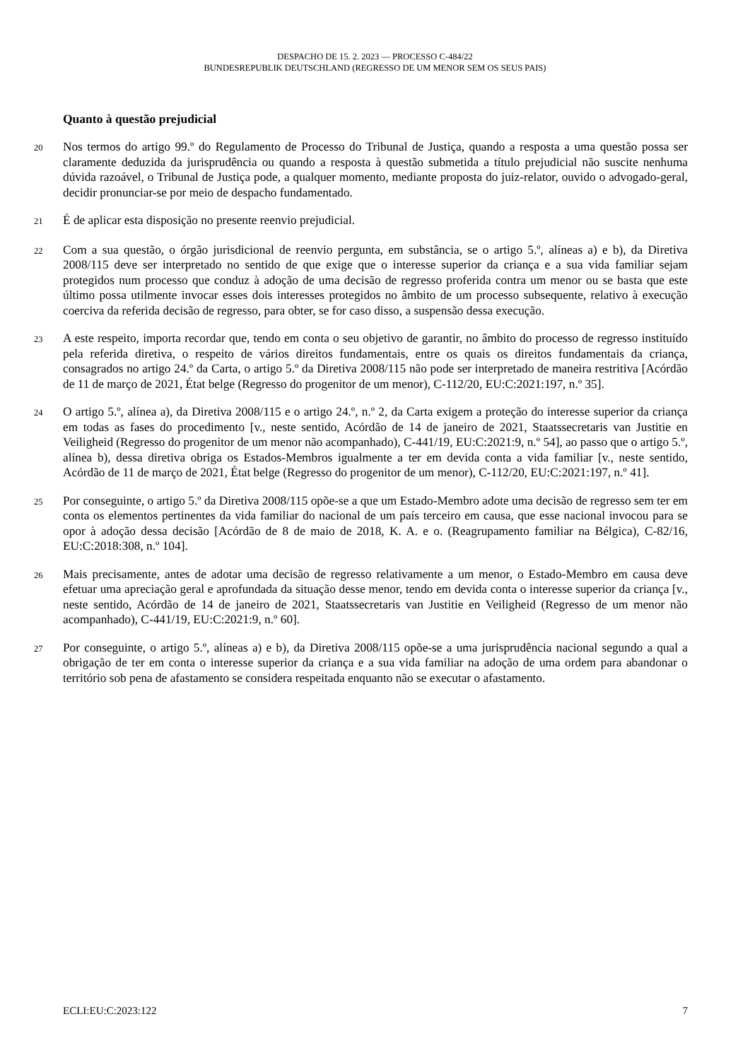DESPACHO DE 15. 2. 2023 — PROCESSO C-484/22
BUNDESREPUBLIK DEUTSCHLAND (REGRESSO DE UM MENOR SEM OS SEUS PAIS)
Quanto à questão prejudicial
20
Nos termos do artigo 99.º do Regulamento de Processo do Tribunal de Justiça, quando a resposta a uma questão possa ser claramente deduzida da jurisprudência ou quando a resposta à questão submetida a título prejudicial não suscite nenhuma dúvida razoável, o Tribunal de Justiça pode, a qualquer momento, mediante proposta do juiz-relator, ouvido o advogado-geral, decidir pronunciar-se por meio de despacho fundamentado.
21
É de aplicar esta disposição no presente reenvio prejudicial.
22
Com a sua questão, o órgão jurisdicional de reenvio pergunta, em substância, se o artigo 5.º, alíneas a) e b), da Diretiva 2008/115 deve ser interpretado no sentido de que exige que o interesse superior da criança e a sua vida familiar sejam protegidos num processo que conduz à adoção de uma decisão de regresso proferida contra um menor ou se basta que este último possa utilmente invocar esses dois interesses protegidos no âmbito de um processo subsequente, relativo à execução coerciva da referida decisão de regresso, para obter, se for caso disso, a suspensão dessa execução.
23
A este respeito, importa recordar que, tendo em conta o seu objetivo de garantir, no âmbito do processo de regresso instituído pela referida diretiva, o respeito de vários direitos fundamentais, entre os quais os direitos fundamentais da criança, consagrados no artigo 24.º da Carta, o artigo 5.º da Diretiva 2008/115 não pode ser interpretado de maneira restritiva [Acórdão de 11 de março de 2021, État belge (Regresso do progenitor de um menor), C-112/20, EU:C:2021:197, n.º 35].
24
O artigo 5.º, alínea a), da Diretiva 2008/115 e o artigo 24.º, n.º 2, da Carta exigem a proteção do interesse superior da criança em todas as fases do procedimento [v., neste sentido, Acórdão de 14 de janeiro de 2021, Staatssecretaris van Justitie en Veiligheid (Regresso do progenitor de um menor não acompanhado), C-441/19, EU:C:2021:9, n.º 54], ao passo que o artigo 5.º, alínea b), dessa diretiva obriga os Estados-Membros igualmente a ter em devida conta a vida familiar [v., neste sentido, Acórdão de 11 de março de 2021, État belge (Regresso do progenitor de um menor), C-112/20, EU:C:2021:197, n.º 41].
25
Por conseguinte, o artigo 5.º da Diretiva 2008/115 opõe-se a que um Estado-Membro adote uma decisão de regresso sem ter em conta os elementos pertinentes da vida familiar do nacional de um país terceiro em causa, que esse nacional invocou para se opor à adoção dessa decisão [Acórdão de 8 de maio de 2018, K. A. e o. (Reagrupamento familiar na Bélgica), C-82/16, EU:C:2018:308, n.º 104].
26
Mais precisamente, antes de adotar uma decisão de regresso relativamente a um menor, o Estado-Membro em causa deve efetuar uma apreciação geral e aprofundada da situação desse menor, tendo em devida conta o interesse superior da criança [v., neste sentido, Acórdão de 14 de janeiro de 2021, Staatssecretaris van Justitie en Veiligheid (Regresso de um menor não acompanhado), C-441/19, EU:C:2021:9, n.º 60].
27
Por conseguinte, o artigo 5.º, alíneas a) e b), da Diretiva 2008/115 opõe-se a uma jurisprudência nacional segundo a qual a obrigação de ter em conta o interesse superior da criança e a sua vida familiar na adoção de uma ordem para abandonar o território sob pena de afastamento se considera respeitada enquanto não se executar o afastamento.
ECLI:EU:C:2023:122 7